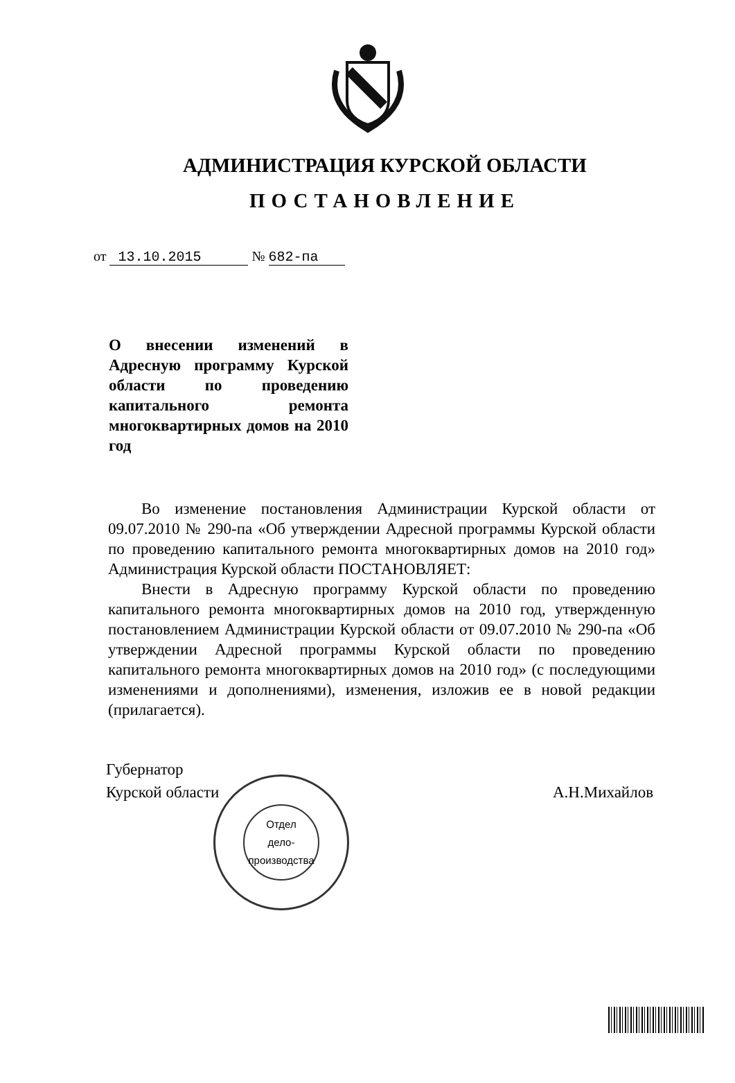АДМИНИСТРАЦИЯ КУРСКОЙ ОБЛАСТИ
ПОСТАНОВЛЕНИЕ
от 13.10.2015 № 682-па
О внесении изменений в Адресную программу Курской области по проведению капитального ремонта многоквартирных домов на 2010 год
Во изменение постановления Администрации Курской области от 09.07.2010 № 290-па «Об утверждении Адресной программы Курской области по проведению капитального ремонта многоквартирных домов на 2010 год» Администрация Курской области ПОСТАНОВЛЯЕТ:
Внести в Адресную программу Курской области по проведению капитального ремонта многоквартирных домов на 2010 год, утвержденную постановлением Администрации Курской области от 09.07.2010 № 290-па «Об утверждении Адресной программы Курской области по проведению капитального ремонта многоквартирных домов на 2010 год» (с последующими изменениями и дополнениями), изменения, изложив ее в новой редакции (прилагается).
Губернатор
Курской области
А.Н.Михайлов
Отдел
дело-
производства